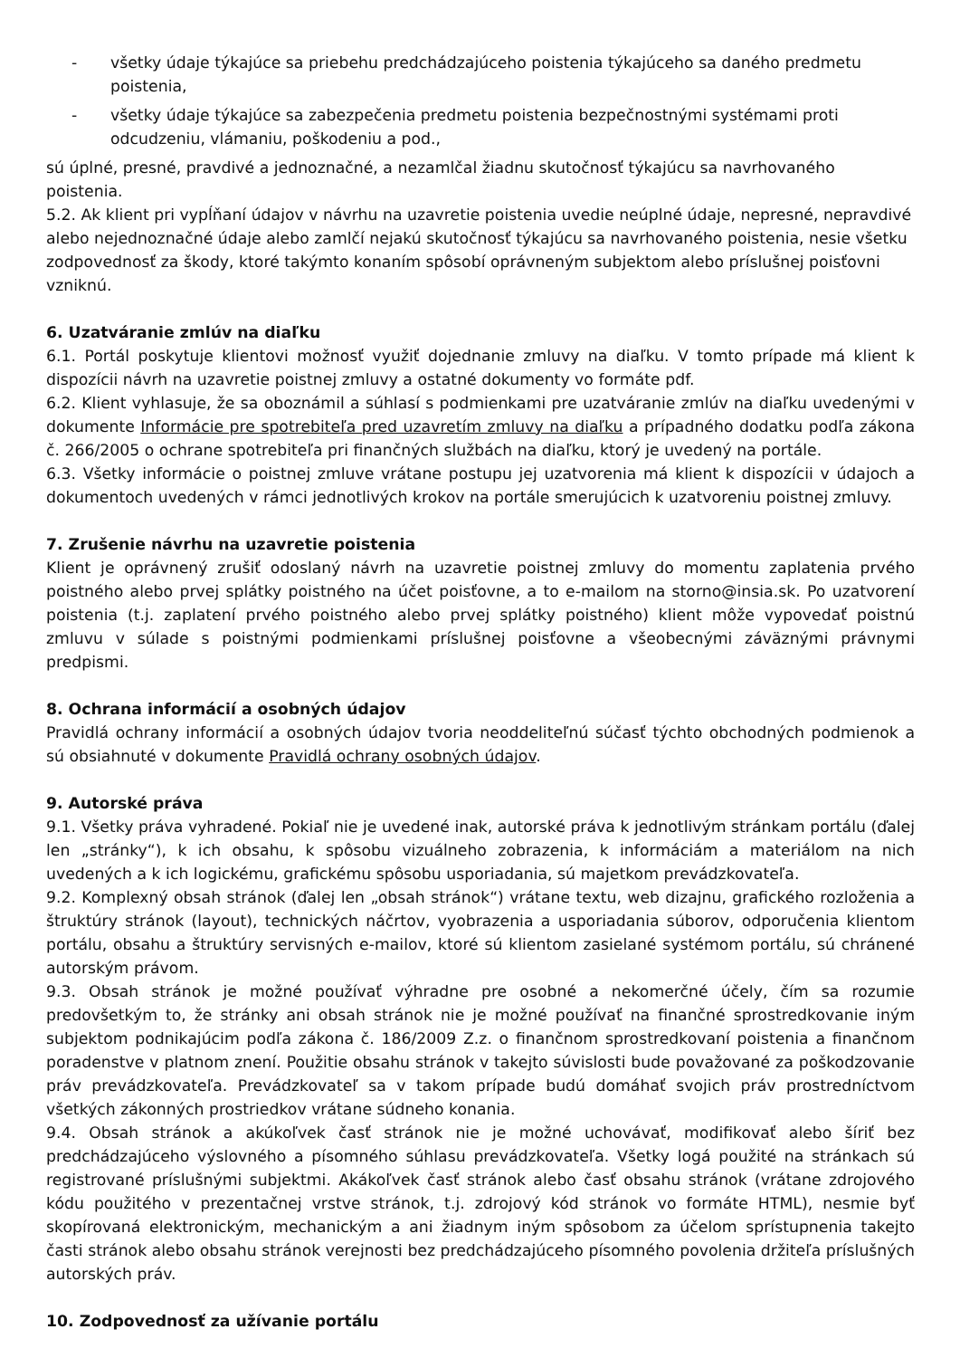- všetky údaje týkajúce sa priebehu predchádzajúceho poistenia týkajúceho sa daného predmetu poistenia,
- všetky údaje týkajúce sa zabezpečenia predmetu poistenia bezpečnostnými systémami proti odcudzeniu, vlámaniu, poškodeniu a pod.,
sú úplné, presné, pravdivé a jednoznačné, a nezamlčal žiadnu skutočnosť týkajúcu sa navrhovaného poistenia.
5.2. Ak klient pri vypĺňaní údajov v návrhu na uzavretie poistenia uvedie neúplné údaje, nepresné, nepravdivé alebo nejednoznačné údaje alebo zamlčí nejakú skutočnosť týkajúcu sa navrhovaného poistenia, nesie všetku zodpovednosť za škody, ktoré takýmto konaním spôsobí oprávneným subjektom alebo príslušnej poisťovni vzniknú.
6. Uzatváranie zmlúv na diaľku
6.1. Portál poskytuje klientovi možnosť využiť dojednanie zmluvy na diaľku. V tomto prípade má klient k dispozícii návrh na uzavretie poistnej zmluvy a ostatné dokumenty vo formáte pdf.
6.2. Klient vyhlasuje, že sa oboznámil a súhlasí s podmienkami pre uzatváranie zmlúv na diaľku uvedenými v dokumente Informácie pre spotrebiteľa pred uzavretím zmluvy na diaľku a prípadného dodatku podľa zákona č. 266/2005 o ochrane spotrebiteľa pri finančných službách na diaľku, ktorý je uvedený na portále.
6.3. Všetky informácie o poistnej zmluve vrátane postupu jej uzatvorenia má klient k dispozícii v údajoch a dokumentoch uvedených v rámci jednotlivých krokov na portále smerujúcich k uzatvoreniu poistnej zmluvy.
7. Zrušenie návrhu na uzavretie poistenia
Klient je oprávnený zrušiť odoslaný návrh na uzavretie poistnej zmluvy do momentu zaplatenia prvého poistného alebo prvej splátky poistného na účet poisťovne, a to e-mailom na storno@insia.sk. Po uzatvorení poistenia (t.j. zaplatení prvého poistného alebo prvej splátky poistného) klient môže vypovedať poistnú zmluvu v súlade s poistnými podmienkami príslušnej poisťovne a všeobecnými záväznými právnymi predpismi.
8. Ochrana informácií a osobných údajov
Pravidlá ochrany informácií a osobných údajov tvoria neoddeliteľnú súčasť týchto obchodných podmienok a sú obsiahnuté v dokumente Pravidlá ochrany osobných údajov.
9. Autorské práva
9.1. Všetky práva vyhradené. Pokiaľ nie je uvedené inak, autorské práva k jednotlivým stránkam portálu (ďalej len „stránky“), k ich obsahu, k spôsobu vizuálneho zobrazenia, k informáciám a materiálom na nich uvedených a k ich logickému, grafickému spôsobu usporiadania, sú majetkom prevádzkovateľa.
9.2. Komplexný obsah stránok (ďalej len „obsah stránok“) vrátane textu, web dizajnu, grafického rozloženia a štruktúry stránok (layout), technických náčrtov, vyobrazenia a usporiadania súborov, odporučenia klientom portálu, obsahu a štruktúry servisných e-mailov, ktoré sú klientom zasielané systémom portálu, sú chránené autorským právom.
9.3. Obsah stránok je možné používať výhradne pre osobné a nekomerčné účely, čím sa rozumie predovšetkým to, že stránky ani obsah stránok nie je možné používať na finančné sprostredkovanie iným subjektom podnikajúcim podľa zákona č. 186/2009 Z.z. o finančnom sprostredkovaní poistenia a finančnom poradenstve v platnom znení. Použitie obsahu stránok v takejto súvislosti bude považované za poškodzovanie práv prevádzkovateľa. Prevádzkovateľ sa v takom prípade budú domáhať svojich práv prostredníctvom všetkých zákonných prostriedkov vrátane súdneho konania.
9.4. Obsah stránok a akúkoľvek časť stránok nie je možné uchovávať, modifikovať alebo šíriť bez predchádzajúceho výslovného a písomného súhlasu prevádzkovateľa. Všetky logá použité na stránkach sú registrované príslušnými subjektmi. Akákoľvek časť stránok alebo časť obsahu stránok (vrátane zdrojového kódu použitého v prezentačnej vrstve stránok, t.j. zdrojový kód stránok vo formáte HTML), nesmie byť skopírovaná elektronickým, mechanickým a ani žiadnym iným spôsobom za účelom sprístupnenia takejto časti stránok alebo obsahu stránok verejnosti bez predchádzajúceho písomného povolenia držiteľa príslušných autorských práv.
10. Zodpovednosť za užívanie portálu